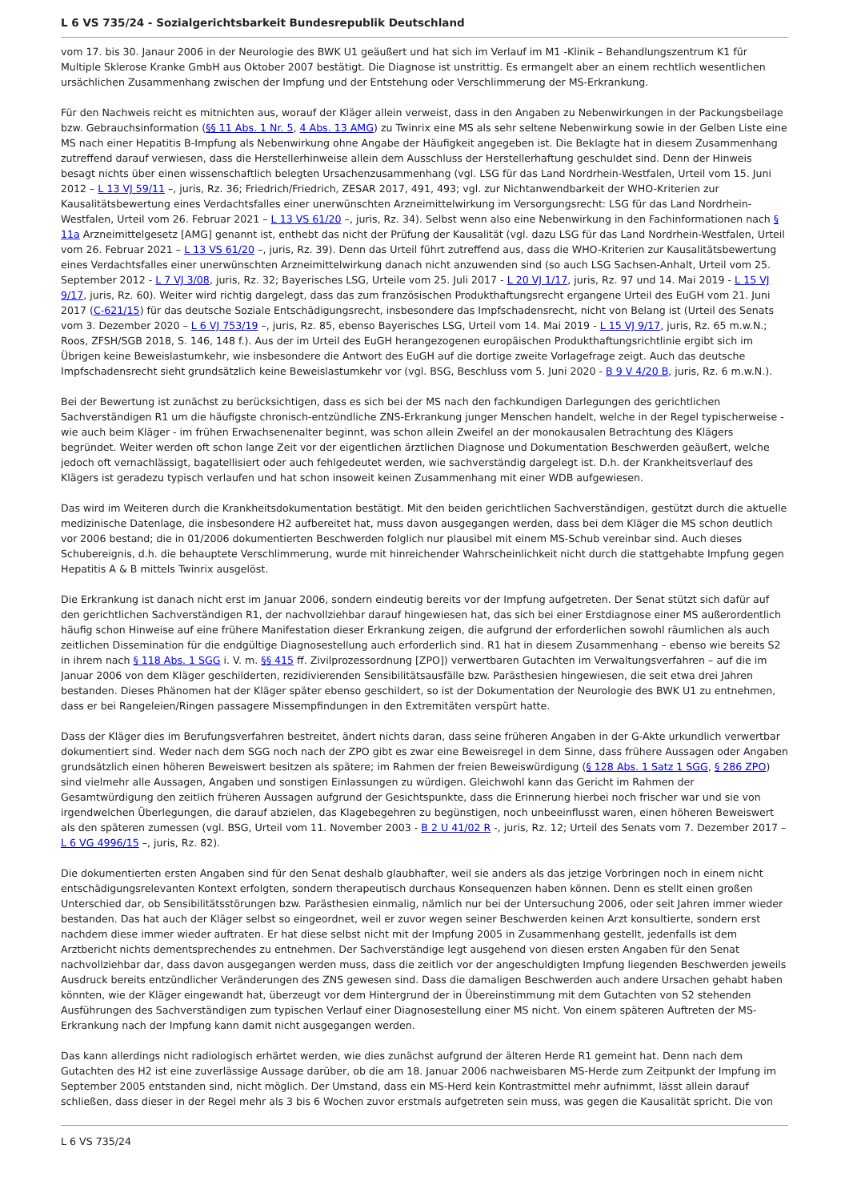L 6 VS 735/24 - Sozialgerichtsbarkeit Bundesrepublik Deutschland
vom 17. bis 30. Janaur 2006 in der Neurologie des BWK U1 geäußert und hat sich im Verlauf im M1 -Klinik – Behandlungszentrum K1 für Multiple Sklerose Kranke GmbH aus Oktober 2007 bestätigt. Die Diagnose ist unstrittig. Es ermangelt aber an einem rechtlich wesentlichen ursächlichen Zusammenhang zwischen der Impfung und der Entstehung oder Verschlimmerung der MS-Erkrankung.
Für den Nachweis reicht es mitnichten aus, worauf der Kläger allein verweist, dass in den Angaben zu Nebenwirkungen in der Packungsbeilage bzw. Gebrauchsinformation (§§ 11 Abs. 1 Nr. 5, 4 Abs. 13 AMG) zu Twinrix eine MS als sehr seltene Nebenwirkung sowie in der Gelben Liste eine MS nach einer Hepatitis B-Impfung als Nebenwirkung ohne Angabe der Häufigkeit angegeben ist. Die Beklagte hat in diesem Zusammenhang zutreffend darauf verwiesen, dass die Herstellerhinweise allein dem Ausschluss der Herstellerhaftung geschuldet sind. Denn der Hinweis besagt nichts über einen wissenschaftlich belegten Ursachenzusammenhang (vgl. LSG für das Land Nordrhein-Westfalen, Urteil vom 15. Juni 2012 – L 13 VJ 59/11 –, juris, Rz. 36; Friedrich/Friedrich, ZESAR 2017, 491, 493; vgl. zur Nichtanwendbarkeit der WHO-Kriterien zur Kausalitätsbewertung eines Verdachtsfalles einer unerwünschten Arzneimittelwirkung im Versorgungsrecht: LSG für das Land Nordrhein-Westfalen, Urteil vom 26. Februar 2021 – L 13 VS 61/20 –, juris, Rz. 34). Selbst wenn also eine Nebenwirkung in den Fachinformationen nach § 11a Arzneimittelgesetz [AMG] genannt ist, enthebt das nicht der Prüfung der Kausalität (vgl. dazu LSG für das Land Nordrhein-Westfalen, Urteil vom 26. Februar 2021 – L 13 VS 61/20 –, juris, Rz. 39). Denn das Urteil führt zutreffend aus, dass die WHO-Kriterien zur Kausalitätsbewertung eines Verdachtsfalles einer unerwünschten Arzneimittelwirkung danach nicht anzuwenden sind (so auch LSG Sachsen-Anhalt, Urteil vom 25. September 2012 - L 7 VJ 3/08, juris, Rz. 32; Bayerisches LSG, Urteile vom 25. Juli 2017 - L 20 VJ 1/17, juris, Rz. 97 und 14. Mai 2019 - L 15 VJ 9/17, juris, Rz. 60). Weiter wird richtig dargelegt, dass das zum französischen Produkthaftungsrecht ergangene Urteil des EuGH vom 21. Juni 2017 (C-621/15) für das deutsche Soziale Entschädigungsrecht, insbesondere das Impfschadensrecht, nicht von Belang ist (Urteil des Senats vom 3. Dezember 2020 – L 6 VJ 753/19 –, juris, Rz. 85, ebenso Bayerisches LSG, Urteil vom 14. Mai 2019 - L 15 VJ 9/17, juris, Rz. 65 m.w.N.; Roos, ZFSH/SGB 2018, S. 146, 148 f.). Aus der im Urteil des EuGH herangezogenen europäischen Produkthaftungsrichtlinie ergibt sich im Übrigen keine Beweislastumkehr, wie insbesondere die Antwort des EuGH auf die dortige zweite Vorlagefrage zeigt. Auch das deutsche Impfschadensrecht sieht grundsätzlich keine Beweislastumkehr vor (vgl. BSG, Beschluss vom 5. Juni 2020 - B 9 V 4/20 B, juris, Rz. 6 m.w.N.).
Bei der Bewertung ist zunächst zu berücksichtigen, dass es sich bei der MS nach den fachkundigen Darlegungen des gerichtlichen Sachverständigen R1 um die häufigste chronisch-entzündliche ZNS-Erkrankung junger Menschen handelt, welche in der Regel typischerweise - wie auch beim Kläger - im frühen Erwachsenenalter beginnt, was schon allein Zweifel an der monokausalen Betrachtung des Klägers begründet. Weiter werden oft schon lange Zeit vor der eigentlichen ärztlichen Diagnose und Dokumentation Beschwerden geäußert, welche jedoch oft vernachlässigt, bagatellisiert oder auch fehlgedeutet werden, wie sachverständig dargelegt ist. D.h. der Krankheitsverlauf des Klägers ist geradezu typisch verlaufen und hat schon insoweit keinen Zusammenhang mit einer WDB aufgewiesen.
Das wird im Weiteren durch die Krankheitsdokumentation bestätigt. Mit den beiden gerichtlichen Sachverständigen, gestützt durch die aktuelle medizinische Datenlage, die insbesondere H2 aufbereitet hat, muss davon ausgegangen werden, dass bei dem Kläger die MS schon deutlich vor 2006 bestand; die in 01/2006 dokumentierten Beschwerden folglich nur plausibel mit einem MS-Schub vereinbar sind. Auch dieses Schubereignis, d.h. die behauptete Verschlimmerung, wurde mit hinreichender Wahrscheinlichkeit nicht durch die stattgehabte Impfung gegen Hepatitis A & B mittels Twinrix ausgelöst.
Die Erkrankung ist danach nicht erst im Januar 2006, sondern eindeutig bereits vor der Impfung aufgetreten. Der Senat stützt sich dafür auf den gerichtlichen Sachverständigen R1, der nachvollziehbar darauf hingewiesen hat, das sich bei einer Erstdiagnose einer MS außerordentlich häufig schon Hinweise auf eine frühere Manifestation dieser Erkrankung zeigen, die aufgrund der erforderlichen sowohl räumlichen als auch zeitlichen Dissemination für die endgültige Diagnosestellung auch erforderlich sind. R1 hat in diesem Zusammenhang – ebenso wie bereits S2 in ihrem nach § 118 Abs. 1 SGG i. V. m. §§ 415 ff. Zivilprozessordnung [ZPO]) verwertbaren Gutachten im Verwaltungsverfahren – auf die im Januar 2006 von dem Kläger geschilderten, rezidivierenden Sensibilitätsausfälle bzw. Parästhesien hingewiesen, die seit etwa drei Jahren bestanden. Dieses Phänomen hat der Kläger später ebenso geschildert, so ist der Dokumentation der Neurologie des BWK U1 zu entnehmen, dass er bei Rangeleien/Ringen passagere Missempfindungen in den Extremitäten verspürt hatte.
Dass der Kläger dies im Berufungsverfahren bestreitet, ändert nichts daran, dass seine früheren Angaben in der G-Akte urkundlich verwertbar dokumentiert sind. Weder nach dem SGG noch nach der ZPO gibt es zwar eine Beweisregel in dem Sinne, dass frühere Aussagen oder Angaben grundsätzlich einen höheren Beweiswert besitzen als spätere; im Rahmen der freien Beweiswürdigung (§ 128 Abs. 1 Satz 1 SGG, § 286 ZPO) sind vielmehr alle Aussagen, Angaben und sonstigen Einlassungen zu würdigen. Gleichwohl kann das Gericht im Rahmen der Gesamtwürdigung den zeitlich früheren Aussagen aufgrund der Gesichtspunkte, dass die Erinnerung hierbei noch frischer war und sie von irgendwelchen Überlegungen, die darauf abzielen, das Klagebegehren zu begünstigen, noch unbeeinflusst waren, einen höheren Beweiswert als den späteren zumessen (vgl. BSG, Urteil vom 11. November 2003 - B 2 U 41/02 R -, juris, Rz. 12; Urteil des Senats vom 7. Dezember 2017 – L 6 VG 4996/15 –, juris, Rz. 82).
Die dokumentierten ersten Angaben sind für den Senat deshalb glaubhafter, weil sie anders als das jetzige Vorbringen noch in einem nicht entschädigungsrelevanten Kontext erfolgten, sondern therapeutisch durchaus Konsequenzen haben können. Denn es stellt einen großen Unterschied dar, ob Sensibilitätsstörungen bzw. Parästhesien einmalig, nämlich nur bei der Untersuchung 2006, oder seit Jahren immer wieder bestanden. Das hat auch der Kläger selbst so eingeordnet, weil er zuvor wegen seiner Beschwerden keinen Arzt konsultierte, sondern erst nachdem diese immer wieder auftraten. Er hat diese selbst nicht mit der Impfung 2005 in Zusammenhang gestellt, jedenfalls ist dem Arztbericht nichts dementsprechendes zu entnehmen. Der Sachverständige legt ausgehend von diesen ersten Angaben für den Senat nachvollziehbar dar, dass davon ausgegangen werden muss, dass die zeitlich vor der angeschuldigten Impfung liegenden Beschwerden jeweils Ausdruck bereits entzündlicher Veränderungen des ZNS gewesen sind. Dass die damaligen Beschwerden auch andere Ursachen gehabt haben könnten, wie der Kläger eingewandt hat, überzeugt vor dem Hintergrund der in Übereinstimmung mit dem Gutachten von S2 stehenden Ausführungen des Sachverständigen zum typischen Verlauf einer Diagnosestellung einer MS nicht. Von einem späteren Auftreten der MS-Erkrankung nach der Impfung kann damit nicht ausgegangen werden.
Das kann allerdings nicht radiologisch erhärtet werden, wie dies zunächst aufgrund der älteren Herde R1 gemeint hat. Denn nach dem Gutachten des H2 ist eine zuverlässige Aussage darüber, ob die am 18. Januar 2006 nachweisbaren MS-Herde zum Zeitpunkt der Impfung im September 2005 entstanden sind, nicht möglich. Der Umstand, dass ein MS-Herd kein Kontrastmittel mehr aufnimmt, lässt allein darauf schließen, dass dieser in der Regel mehr als 3 bis 6 Wochen zuvor erstmals aufgetreten sein muss, was gegen die Kausalität spricht. Die von
L 6 VS 735/24